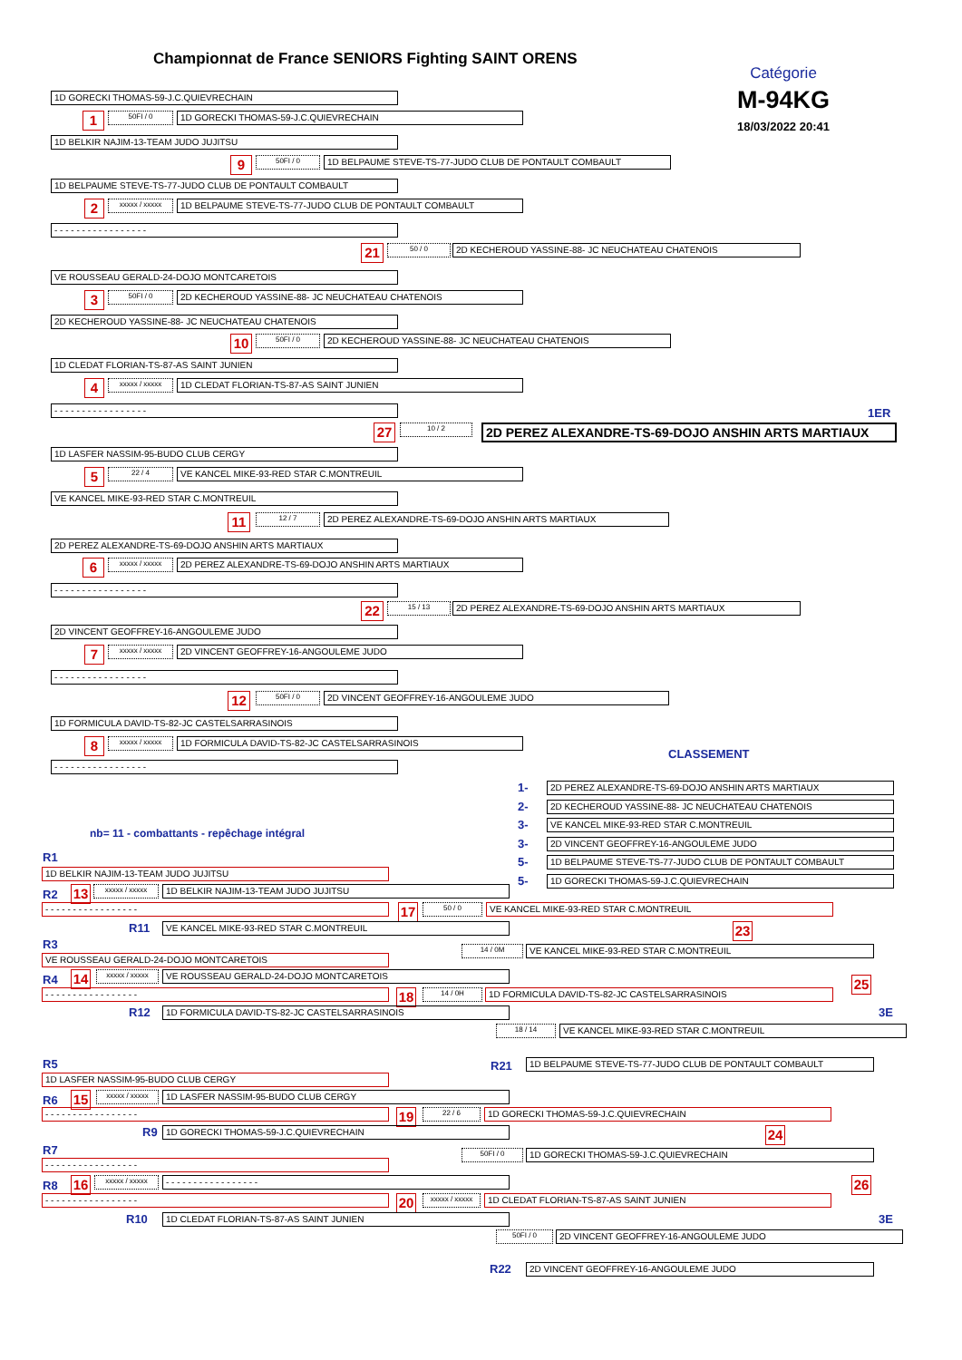Championnat de France SENIORS Fighting SAINT ORENS
Catégorie
M-94KG
18/03/2022 20:41
1D GORECKI THOMAS-59-J.C.QUIEVRECHAIN
1
50FI / 0
1D GORECKI THOMAS-59-J.C.QUIEVRECHAIN
1D BELKIR NAJIM-13-TEAM JUDO JUJITSU
9
50FI / 0
1D BELPAUME STEVE-TS-77-JUDO CLUB DE PONTAULT COMBAULT
1D BELPAUME STEVE-TS-77-JUDO CLUB DE PONTAULT COMBAULT
2
xxxxx / xxxxx
1D BELPAUME STEVE-TS-77-JUDO CLUB DE PONTAULT COMBAULT
- - - - - - - - - - - - - - - - -
21
50 / 0
2D KECHEROUD YASSINE-88- JC NEUCHATEAU CHATENOIS
VE ROUSSEAU GERALD-24-DOJO MONTCARETOIS
3
50FI / 0
2D KECHEROUD YASSINE-88- JC NEUCHATEAU CHATENOIS
2D KECHEROUD YASSINE-88- JC NEUCHATEAU CHATENOIS
10
50FI / 0
2D KECHEROUD YASSINE-88- JC NEUCHATEAU CHATENOIS
1D CLEDAT FLORIAN-TS-87-AS SAINT JUNIEN
4
xxxxx / xxxxx
1D CLEDAT FLORIAN-TS-87-AS SAINT JUNIEN
- - - - - - - - - - - - - - - - -
1ER
27
10 / 2
2D PEREZ ALEXANDRE-TS-69-DOJO ANSHIN ARTS MARTIAUX
1D LASFER NASSIM-95-BUDO CLUB CERGY
5
22 / 4
VE KANCEL MIKE-93-RED STAR C.MONTREUIL
VE KANCEL MIKE-93-RED STAR C.MONTREUIL
11
12 / 7
2D PEREZ ALEXANDRE-TS-69-DOJO ANSHIN ARTS MARTIAUX
2D PEREZ ALEXANDRE-TS-69-DOJO ANSHIN ARTS MARTIAUX
6
xxxxx / xxxxx
2D PEREZ ALEXANDRE-TS-69-DOJO ANSHIN ARTS MARTIAUX
- - - - - - - - - - - - - - - - -
22
15 / 13
2D PEREZ ALEXANDRE-TS-69-DOJO ANSHIN ARTS MARTIAUX
2D VINCENT GEOFFREY-16-ANGOULEME JUDO
7
xxxxx / xxxxx
2D VINCENT GEOFFREY-16-ANGOULEME JUDO
- - - - - - - - - - - - - - - - -
12
50FI / 0
2D VINCENT GEOFFREY-16-ANGOULEME JUDO
1D FORMICULA DAVID-TS-82-JC CASTELSARRASINOIS
8
xxxxx / xxxxx
1D FORMICULA DAVID-TS-82-JC CASTELSARRASINOIS
CLASSEMENT
- - - - - - - - - - - - - - - - -
nb= 11 - combattants - repêchage intégral
1-
2D PEREZ ALEXANDRE-TS-69-DOJO ANSHIN ARTS MARTIAUX
2-
2D KECHEROUD YASSINE-88- JC NEUCHATEAU CHATENOIS
3-
VE KANCEL MIKE-93-RED STAR C.MONTREUIL
3-
2D VINCENT GEOFFREY-16-ANGOULEME JUDO
5-
1D BELPAUME STEVE-TS-77-JUDO CLUB DE PONTAULT COMBAULT
5-
1D GORECKI THOMAS-59-J.C.QUIEVRECHAIN
R1
1D BELKIR NAJIM-13-TEAM JUDO JUJITSU
R2
13
xxxxx / xxxxx
1D BELKIR NAJIM-13-TEAM JUDO JUJITSU
- - - - - - - - - - - - - - - - -
17
50 / 0
VE KANCEL MIKE-93-RED STAR C.MONTREUIL
R11
VE KANCEL MIKE-93-RED STAR C.MONTREUIL
23
R3
14 / 0M
VE KANCEL MIKE-93-RED STAR C.MONTREUIL
VE ROUSSEAU GERALD-24-DOJO MONTCARETOIS
R4
14
xxxxx / xxxxx
VE ROUSSEAU GERALD-24-DOJO MONTCARETOIS
25
- - - - - - - - - - - - - - - - -
18
14 / 0H
1D FORMICULA DAVID-TS-82-JC CASTELSARRASINOIS
R12
1D FORMICULA DAVID-TS-82-JC CASTELSARRASINOIS
3E
18 / 14
VE KANCEL MIKE-93-RED STAR C.MONTREUIL
R5
R21
1D BELPAUME STEVE-TS-77-JUDO CLUB DE PONTAULT COMBAULT
1D LASFER NASSIM-95-BUDO CLUB CERGY
R6
15
xxxxx / xxxxx
1D LASFER NASSIM-95-BUDO CLUB CERGY
- - - - - - - - - - - - - - - - -
19
22 / 6
1D GORECKI THOMAS-59-J.C.QUIEVRECHAIN
R9
1D GORECKI THOMAS-59-J.C.QUIEVRECHAIN
24
R7
50FI / 0
1D GORECKI THOMAS-59-J.C.QUIEVRECHAIN
- - - - - - - - - - - - - - - - -
R8
16
xxxxx / xxxxx
- - - - - - - - - - - - - - - - -
26
- - - - - - - - - - - - - - - - -
20
xxxxx / xxxxx
1D CLEDAT FLORIAN-TS-87-AS SAINT JUNIEN
R10
1D CLEDAT FLORIAN-TS-87-AS SAINT JUNIEN
3E
50FI / 0
2D VINCENT GEOFFREY-16-ANGOULEME JUDO
R22
2D VINCENT GEOFFREY-16-ANGOULEME JUDO